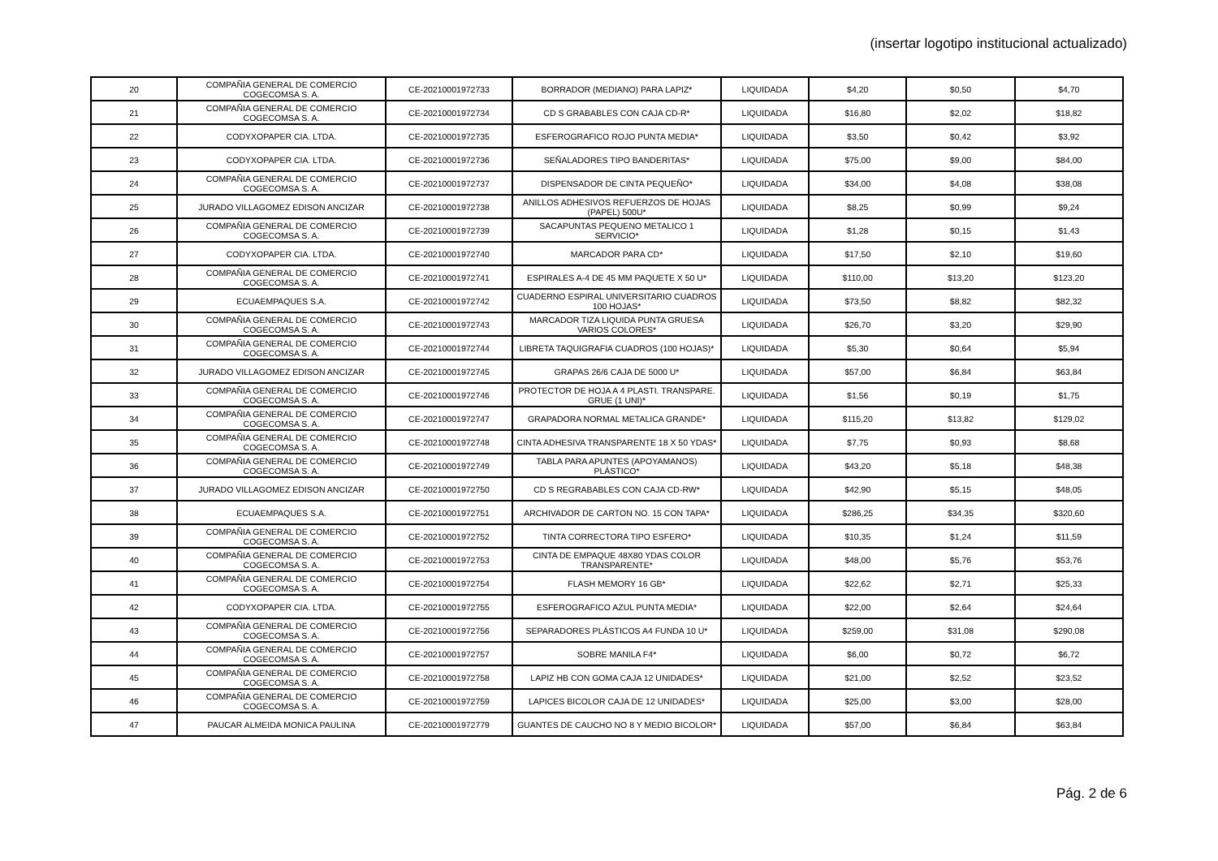(insertar logotipo institucional actualizado)
| 20 | COMPAÑIA GENERAL DE COMERCIO COGECOMSA S. A. | CE-20210001972733 | BORRADOR (MEDIANO) PARA LAPIZ* | LIQUIDADA | $4,20 | $0,50 | $4,70 |
| 21 | COMPAÑIA GENERAL DE COMERCIO COGECOMSA S. A. | CE-20210001972734 | CD S GRABABLES CON CAJA CD-R* | LIQUIDADA | $16,80 | $2,02 | $18,82 |
| 22 | CODYXOPAPER CIA. LTDA. | CE-20210001972735 | ESFEROGRAFICO ROJO PUNTA MEDIA* | LIQUIDADA | $3,50 | $0,42 | $3,92 |
| 23 | CODYXOPAPER CIA. LTDA. | CE-20210001972736 | SEÑALADORES TIPO BANDERITAS* | LIQUIDADA | $75,00 | $9,00 | $84,00 |
| 24 | COMPAÑIA GENERAL DE COMERCIO COGECOMSA S. A. | CE-20210001972737 | DISPENSADOR DE CINTA PEQUEÑO* | LIQUIDADA | $34,00 | $4,08 | $38,08 |
| 25 | JURADO VILLAGOMEZ EDISON ANCIZAR | CE-20210001972738 | ANILLOS ADHESIVOS REFUERZOS DE HOJAS (PAPEL) 500U* | LIQUIDADA | $8,25 | $0,99 | $9,24 |
| 26 | COMPAÑIA GENERAL DE COMERCIO COGECOMSA S. A. | CE-20210001972739 | SACAPUNTAS PEQUENO METALICO 1 SERVICIO* | LIQUIDADA | $1,28 | $0,15 | $1,43 |
| 27 | CODYXOPAPER CIA. LTDA. | CE-20210001972740 | MARCADOR PARA CD* | LIQUIDADA | $17,50 | $2,10 | $19,60 |
| 28 | COMPAÑIA GENERAL DE COMERCIO COGECOMSA S. A. | CE-20210001972741 | ESPIRALES A-4 DE 45 MM PAQUETE X 50 U* | LIQUIDADA | $110,00 | $13,20 | $123,20 |
| 29 | ECUAEMPAQUES S.A. | CE-20210001972742 | CUADERNO ESPIRAL UNIVERSITARIO CUADROS 100 HOJAS* | LIQUIDADA | $73,50 | $8,82 | $82,32 |
| 30 | COMPAÑIA GENERAL DE COMERCIO COGECOMSA S. A. | CE-20210001972743 | MARCADOR TIZA LIQUIDA PUNTA GRUESA VARIOS COLORES* | LIQUIDADA | $26,70 | $3,20 | $29,90 |
| 31 | COMPAÑIA GENERAL DE COMERCIO COGECOMSA S. A. | CE-20210001972744 | LIBRETA TAQUIGRAFIA CUADROS (100 HOJAS)* | LIQUIDADA | $5,30 | $0,64 | $5,94 |
| 32 | JURADO VILLAGOMEZ EDISON ANCIZAR | CE-20210001972745 | GRAPAS 26/6 CAJA DE 5000 U* | LIQUIDADA | $57,00 | $6,84 | $63,84 |
| 33 | COMPAÑIA GENERAL DE COMERCIO COGECOMSA S. A. | CE-20210001972746 | PROTECTOR DE HOJA A 4 PLASTI. TRANSPARE. GRUE (1 UNI)* | LIQUIDADA | $1,56 | $0,19 | $1,75 |
| 34 | COMPAÑIA GENERAL DE COMERCIO COGECOMSA S. A. | CE-20210001972747 | GRAPADORA NORMAL METALICA GRANDE* | LIQUIDADA | $115,20 | $13,82 | $129,02 |
| 35 | COMPAÑIA GENERAL DE COMERCIO COGECOMSA S. A. | CE-20210001972748 | CINTA ADHESIVA TRANSPARENTE 18 X 50 YDAS* | LIQUIDADA | $7,75 | $0,93 | $8,68 |
| 36 | COMPAÑIA GENERAL DE COMERCIO COGECOMSA S. A. | CE-20210001972749 | TABLA PARA APUNTES (APOYAMANOS) PLÁSTICO* | LIQUIDADA | $43,20 | $5,18 | $48,38 |
| 37 | JURADO VILLAGOMEZ EDISON ANCIZAR | CE-20210001972750 | CD S REGRABABLES CON CAJA CD-RW* | LIQUIDADA | $42,90 | $5,15 | $48,05 |
| 38 | ECUAEMPAQUES S.A. | CE-20210001972751 | ARCHIVADOR DE CARTON NO. 15 CON TAPA* | LIQUIDADA | $286,25 | $34,35 | $320,60 |
| 39 | COMPAÑIA GENERAL DE COMERCIO COGECOMSA S. A. | CE-20210001972752 | TINTA CORRECTORA TIPO ESFERO* | LIQUIDADA | $10,35 | $1,24 | $11,59 |
| 40 | COMPAÑIA GENERAL DE COMERCIO COGECOMSA S. A. | CE-20210001972753 | CINTA DE EMPAQUE 48X80 YDAS COLOR TRANSPARENTE* | LIQUIDADA | $48,00 | $5,76 | $53,76 |
| 41 | COMPAÑIA GENERAL DE COMERCIO COGECOMSA S. A. | CE-20210001972754 | FLASH MEMORY 16 GB* | LIQUIDADA | $22,62 | $2,71 | $25,33 |
| 42 | CODYXOPAPER CIA. LTDA. | CE-20210001972755 | ESFEROGRAFICO AZUL PUNTA MEDIA* | LIQUIDADA | $22,00 | $2,64 | $24,64 |
| 43 | COMPAÑIA GENERAL DE COMERCIO COGECOMSA S. A. | CE-20210001972756 | SEPARADORES PLÁSTICOS A4 FUNDA 10 U* | LIQUIDADA | $259,00 | $31,08 | $290,08 |
| 44 | COMPAÑIA GENERAL DE COMERCIO COGECOMSA S. A. | CE-20210001972757 | SOBRE MANILA F4* | LIQUIDADA | $6,00 | $0,72 | $6,72 |
| 45 | COMPAÑIA GENERAL DE COMERCIO COGECOMSA S. A. | CE-20210001972758 | LAPIZ HB CON GOMA CAJA 12 UNIDADES* | LIQUIDADA | $21,00 | $2,52 | $23,52 |
| 46 | COMPAÑIA GENERAL DE COMERCIO COGECOMSA S. A. | CE-20210001972759 | LAPICES BICOLOR CAJA DE 12 UNIDADES* | LIQUIDADA | $25,00 | $3,00 | $28,00 |
| 47 | PAUCAR ALMEIDA MONICA PAULINA | CE-20210001972779 | GUANTES DE CAUCHO NO 8 Y MEDIO BICOLOR* | LIQUIDADA | $57,00 | $6,84 | $63,84 |
Pág. 2 de 6